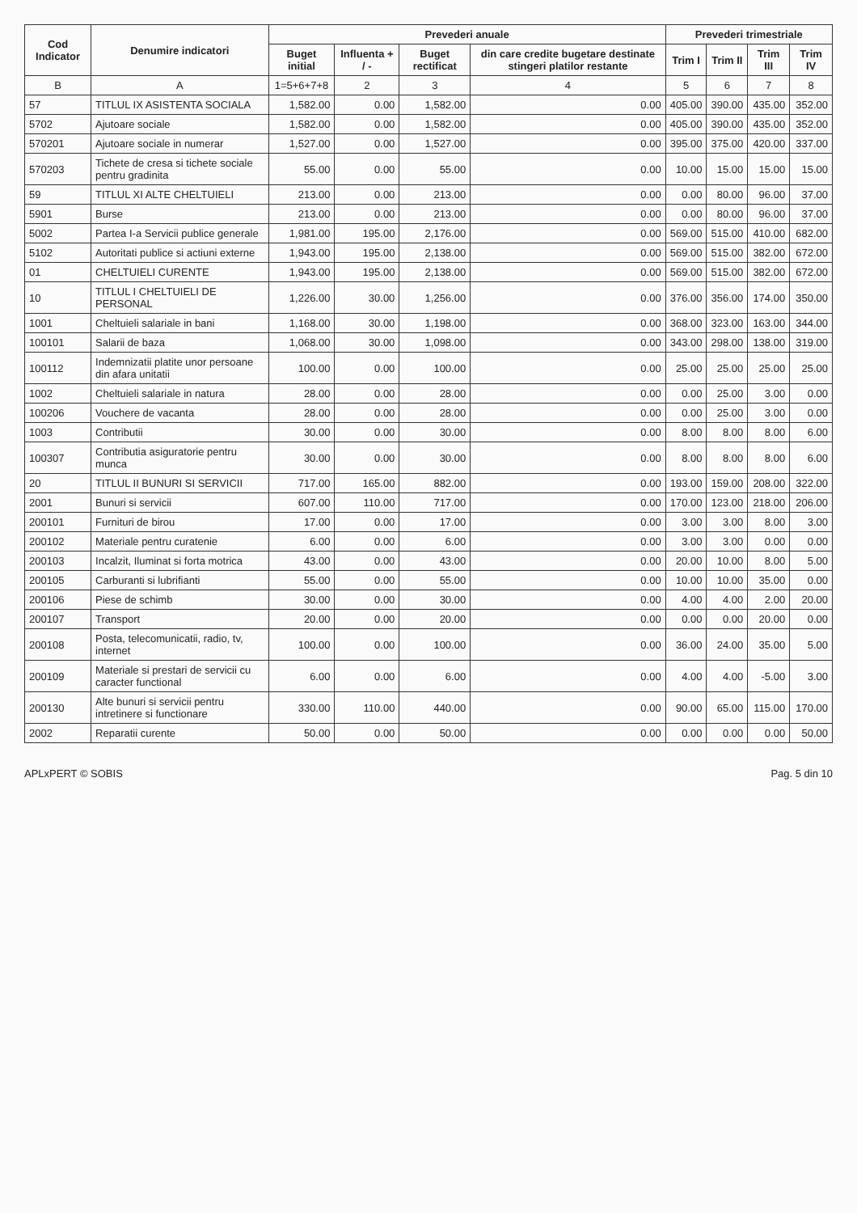| Cod Indicator | Denumire indicatori | Prevederi anuale | | | | Prevederi trimestriale | | | |
| --- | --- | --- | --- | --- | --- | --- | --- | --- | --- |
| | | Buget initial | Influenta + / - | Buget rectificat | din care credite bugetare destinate stingeri platilor restante | Trim I | Trim II | Trim III | Trim IV |
| B | A | 1=5+6+7+8 | 2 | 3 | 4 | 5 | 6 | 7 | 8 |
| 57 | TITLUL IX ASISTENTA SOCIALA | 1,582.00 | 0.00 | 1,582.00 | 0.00 | 405.00 | 390.00 | 435.00 | 352.00 |
| 5702 | Ajutoare sociale | 1,582.00 | 0.00 | 1,582.00 | 0.00 | 405.00 | 390.00 | 435.00 | 352.00 |
| 570201 | Ajutoare sociale in numerar | 1,527.00 | 0.00 | 1,527.00 | 0.00 | 395.00 | 375.00 | 420.00 | 337.00 |
| 570203 | Tichete de cresa si tichete sociale pentru gradinita | 55.00 | 0.00 | 55.00 | 0.00 | 10.00 | 15.00 | 15.00 | 15.00 |
| 59 | TITLUL XI ALTE CHELTUIELI | 213.00 | 0.00 | 213.00 | 0.00 | 0.00 | 80.00 | 96.00 | 37.00 |
| 5901 | Burse | 213.00 | 0.00 | 213.00 | 0.00 | 0.00 | 80.00 | 96.00 | 37.00 |
| 5002 | Partea I-a Servicii publice generale | 1,981.00 | 195.00 | 2,176.00 | 0.00 | 569.00 | 515.00 | 410.00 | 682.00 |
| 5102 | Autoritati publice si actiuni externe | 1,943.00 | 195.00 | 2,138.00 | 0.00 | 569.00 | 515.00 | 382.00 | 672.00 |
| 01 | CHELTUIELI CURENTE | 1,943.00 | 195.00 | 2,138.00 | 0.00 | 569.00 | 515.00 | 382.00 | 672.00 |
| 10 | TITLUL I CHELTUIELI DE PERSONAL | 1,226.00 | 30.00 | 1,256.00 | 0.00 | 376.00 | 356.00 | 174.00 | 350.00 |
| 1001 | Cheltuieli salariale in bani | 1,168.00 | 30.00 | 1,198.00 | 0.00 | 368.00 | 323.00 | 163.00 | 344.00 |
| 100101 | Salarii de baza | 1,068.00 | 30.00 | 1,098.00 | 0.00 | 343.00 | 298.00 | 138.00 | 319.00 |
| 100112 | Indemnizatii platite unor persoane din afara unitatii | 100.00 | 0.00 | 100.00 | 0.00 | 25.00 | 25.00 | 25.00 | 25.00 |
| 1002 | Cheltuieli salariale in natura | 28.00 | 0.00 | 28.00 | 0.00 | 0.00 | 25.00 | 3.00 | 0.00 |
| 100206 | Vouchere de vacanta | 28.00 | 0.00 | 28.00 | 0.00 | 0.00 | 25.00 | 3.00 | 0.00 |
| 1003 | Contributii | 30.00 | 0.00 | 30.00 | 0.00 | 8.00 | 8.00 | 8.00 | 6.00 |
| 100307 | Contributia asiguratorie pentru munca | 30.00 | 0.00 | 30.00 | 0.00 | 8.00 | 8.00 | 8.00 | 6.00 |
| 20 | TITLUL II BUNURI SI SERVICII | 717.00 | 165.00 | 882.00 | 0.00 | 193.00 | 159.00 | 208.00 | 322.00 |
| 2001 | Bunuri si servicii | 607.00 | 110.00 | 717.00 | 0.00 | 170.00 | 123.00 | 218.00 | 206.00 |
| 200101 | Furnituri de birou | 17.00 | 0.00 | 17.00 | 0.00 | 3.00 | 3.00 | 8.00 | 3.00 |
| 200102 | Materiale pentru curatenie | 6.00 | 0.00 | 6.00 | 0.00 | 3.00 | 3.00 | 0.00 | 0.00 |
| 200103 | Incalzit, Iluminat si forta motrica | 43.00 | 0.00 | 43.00 | 0.00 | 20.00 | 10.00 | 8.00 | 5.00 |
| 200105 | Carburanti si lubrifianti | 55.00 | 0.00 | 55.00 | 0.00 | 10.00 | 10.00 | 35.00 | 0.00 |
| 200106 | Piese de schimb | 30.00 | 0.00 | 30.00 | 0.00 | 4.00 | 4.00 | 2.00 | 20.00 |
| 200107 | Transport | 20.00 | 0.00 | 20.00 | 0.00 | 0.00 | 0.00 | 20.00 | 0.00 |
| 200108 | Posta, telecomunicatii, radio, tv, internet | 100.00 | 0.00 | 100.00 | 0.00 | 36.00 | 24.00 | 35.00 | 5.00 |
| 200109 | Materiale si prestari de servicii cu caracter functional | 6.00 | 0.00 | 6.00 | 0.00 | 4.00 | 4.00 | -5.00 | 3.00 |
| 200130 | Alte bunuri si servicii pentru intretinere si functionare | 330.00 | 110.00 | 440.00 | 0.00 | 90.00 | 65.00 | 115.00 | 170.00 |
| 2002 | Reparatii curente | 50.00 | 0.00 | 50.00 | 0.00 | 0.00 | 0.00 | 0.00 | 50.00 |
APLxPERT © SOBIS Pag. 5 din 10